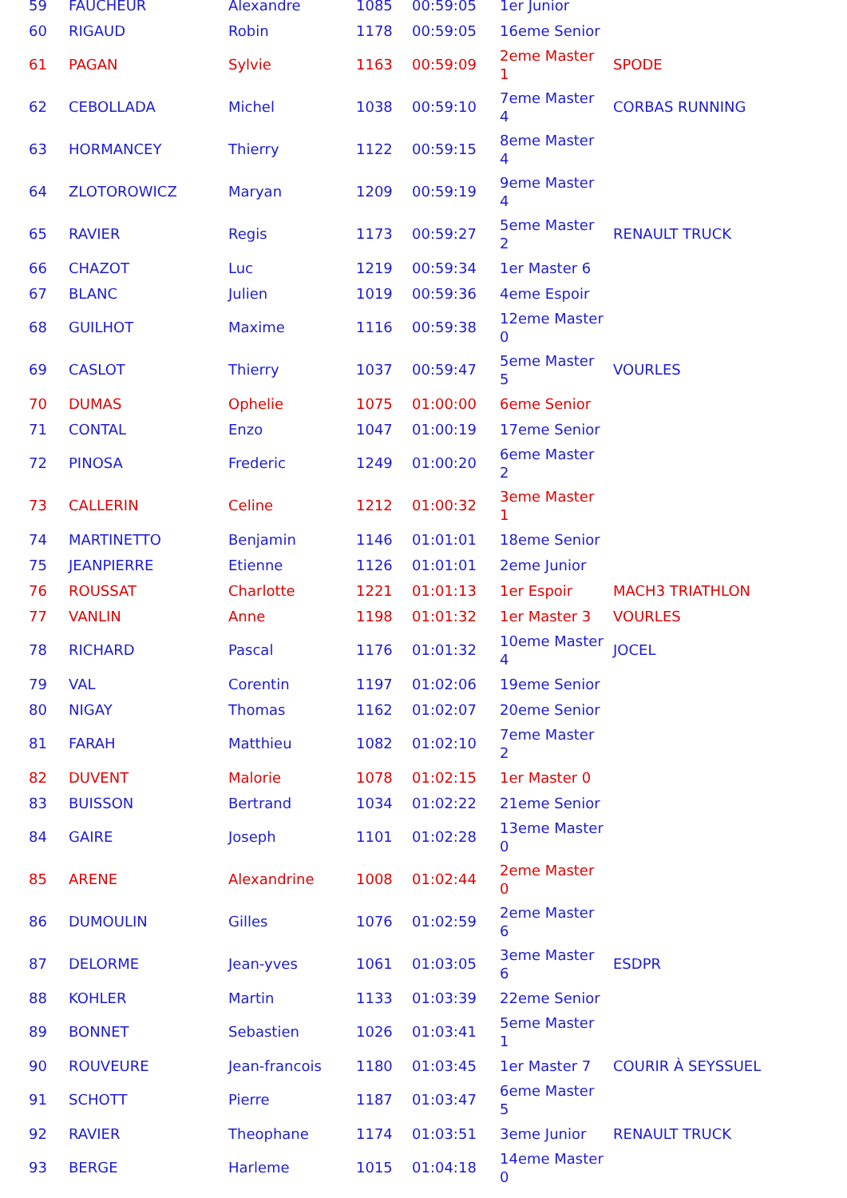| 59 | FAUCHEUR | Alexandre | 1085 | 00:59:05 | 1er Junior | |
| 60 | RIGAUD | Robin | 1178 | 00:59:05 | 16eme Senior | |
| 61 | PAGAN | Sylvie | 1163 | 00:59:09 | 2eme Master 1 | SPODE |
| 62 | CEBOLLADA | Michel | 1038 | 00:59:10 | 7eme Master 4 | CORBAS RUNNING |
| 63 | HORMANCEY | Thierry | 1122 | 00:59:15 | 8eme Master 4 | |
| 64 | ZLOTOROWICZ | Maryan | 1209 | 00:59:19 | 9eme Master 4 | |
| 65 | RAVIER | Regis | 1173 | 00:59:27 | 5eme Master 2 | RENAULT TRUCK |
| 66 | CHAZOT | Luc | 1219 | 00:59:34 | 1er Master 6 | |
| 67 | BLANC | Julien | 1019 | 00:59:36 | 4eme Espoir | |
| 68 | GUILHOT | Maxime | 1116 | 00:59:38 | 12eme Master 0 | |
| 69 | CASLOT | Thierry | 1037 | 00:59:47 | 5eme Master 5 | VOURLES |
| 70 | DUMAS | Ophelie | 1075 | 01:00:00 | 6eme Senior | |
| 71 | CONTAL | Enzo | 1047 | 01:00:19 | 17eme Senior | |
| 72 | PINOSA | Frederic | 1249 | 01:00:20 | 6eme Master 2 | |
| 73 | CALLERIN | Celine | 1212 | 01:00:32 | 3eme Master 1 | |
| 74 | MARTINETTO | Benjamin | 1146 | 01:01:01 | 18eme Senior | |
| 75 | JEANPIERRE | Etienne | 1126 | 01:01:01 | 2eme Junior | |
| 76 | ROUSSAT | Charlotte | 1221 | 01:01:13 | 1er Espoir | MACH3 TRIATHLON |
| 77 | VANLIN | Anne | 1198 | 01:01:32 | 1er Master 3 | VOURLES |
| 78 | RICHARD | Pascal | 1176 | 01:01:32 | 10eme Master 4 | JOCEL |
| 79 | VAL | Corentin | 1197 | 01:02:06 | 19eme Senior | |
| 80 | NIGAY | Thomas | 1162 | 01:02:07 | 20eme Senior | |
| 81 | FARAH | Matthieu | 1082 | 01:02:10 | 7eme Master 2 | |
| 82 | DUVENT | Malorie | 1078 | 01:02:15 | 1er Master 0 | |
| 83 | BUISSON | Bertrand | 1034 | 01:02:22 | 21eme Senior | |
| 84 | GAIRE | Joseph | 1101 | 01:02:28 | 13eme Master 0 | |
| 85 | ARENE | Alexandrine | 1008 | 01:02:44 | 2eme Master 0 | |
| 86 | DUMOULIN | Gilles | 1076 | 01:02:59 | 2eme Master 6 | |
| 87 | DELORME | Jean-yves | 1061 | 01:03:05 | 3eme Master 6 | ESDPR |
| 88 | KOHLER | Martin | 1133 | 01:03:39 | 22eme Senior | |
| 89 | BONNET | Sebastien | 1026 | 01:03:41 | 5eme Master 1 | |
| 90 | ROUVEURE | Jean-francois | 1180 | 01:03:45 | 1er Master 7 | COURIR À SEYSSUEL |
| 91 | SCHOTT | Pierre | 1187 | 01:03:47 | 6eme Master 5 | |
| 92 | RAVIER | Theophane | 1174 | 01:03:51 | 3eme Junior | RENAULT TRUCK |
| 93 | BERGE | Harleme | 1015 | 01:04:18 | 14eme Master 0 | |